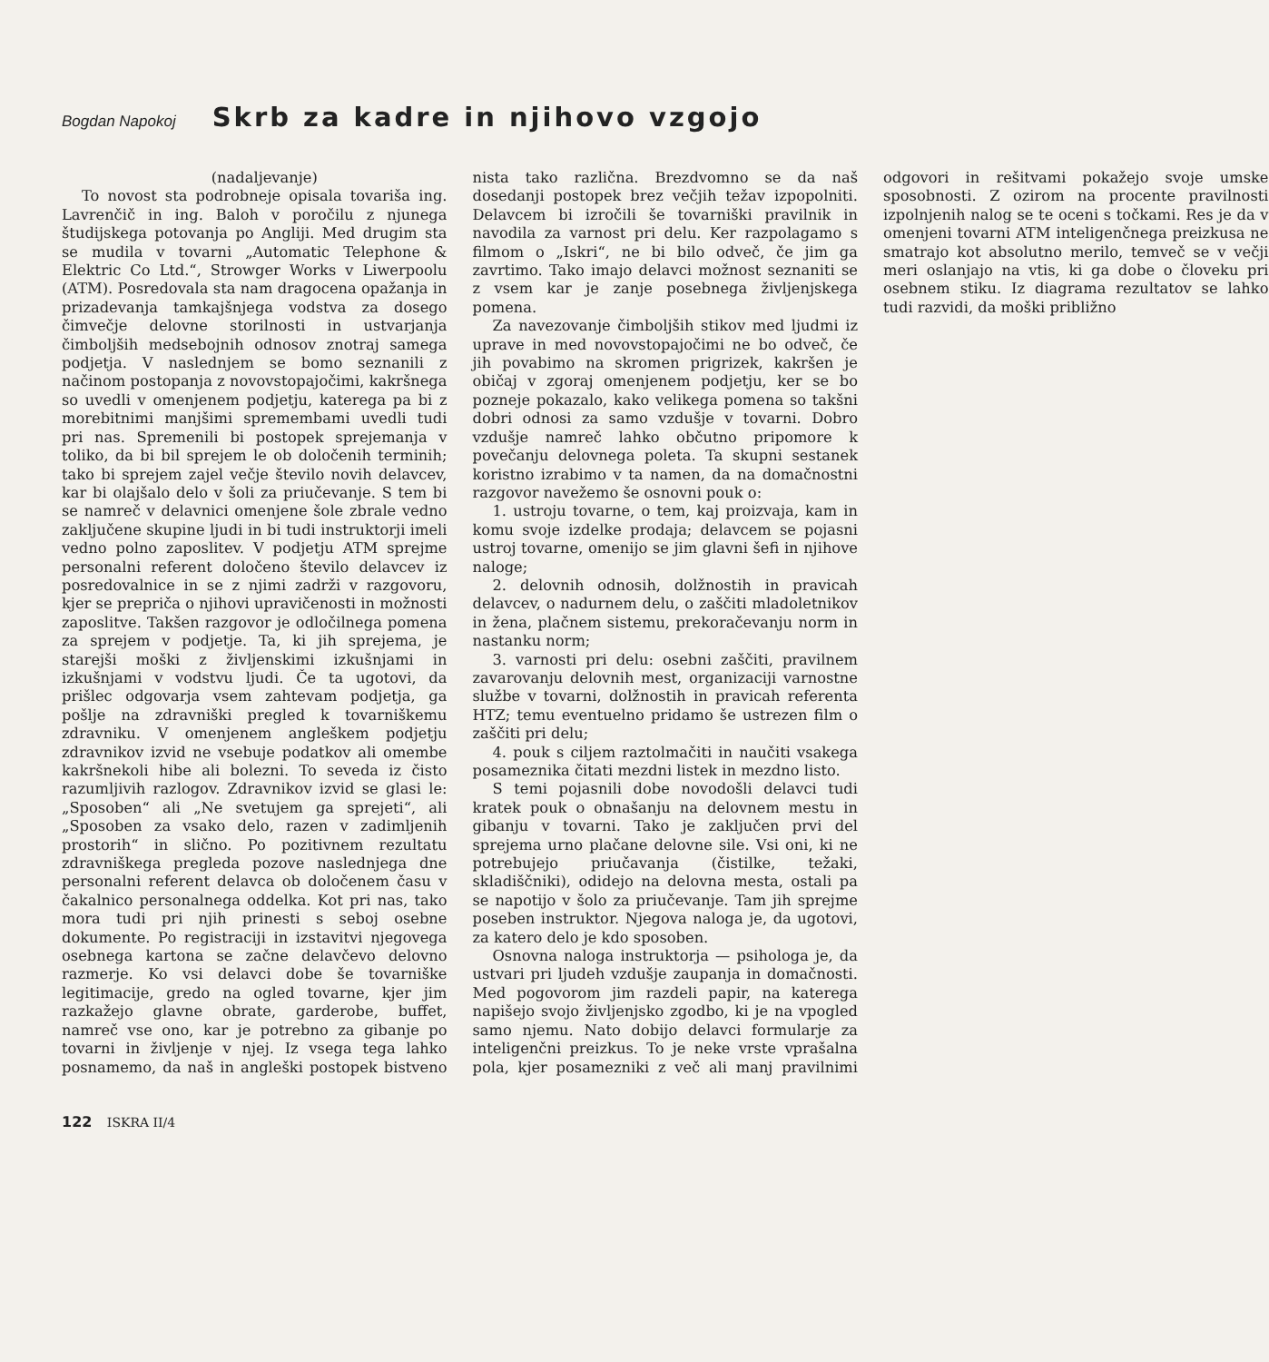Bogdan Napokoj Skrb za kadre in njihovo vzgojo
(nadaljevanje)
To novost sta podrobneje opisala tovariša ing. Lavrenčič in ing. Baloh v poročilu z njunega študijskega potovanja po Angliji. Med drugim sta se mudila v tovarni „Automatic Telephone & Elektric Co Ltd.“, Strowger Works v Liwerpoolu (ATM). Posredovala sta nam dragocena opažanja in prizadevanja tamkajšnjega vodstva za dosego čimvečje delovne storilnosti in ustvarjanja čimboljših medsebojnih odnosov znotraj samega podjetja. V naslednjem se bomo seznanili z načinom postopanja z novovstopajočimi, kakršnega so uvedli v omenjenem podjetju, katerega pa bi z morebitnimi manjšimi spremembami uvedli tudi pri nas. Spremenili bi postopek sprejemanja v toliko, da bi bil sprejem le ob določenih terminih; tako bi sprejem zajel večje število novih delavcev, kar bi olajšalo delo v šoli za priučevanje. S tem bi se namreč v delavnici omenjene šole zbrale vedno zaključene skupine ljudi in bi tudi instruktorji imeli vedno polno zaposlitev. V podjetju ATM sprejme personalni referent določeno število delavcev iz posredovalnice in se z njimi zadrži v razgovoru, kjer se prepriča o njihovi upravičenosti in možnosti zaposlitve. Takšen razgovor je odločilnega pomena za sprejem v podjetje. Ta, ki jih sprejema, je starejši moški z življenskimi izkušnjami in izkušnjami v vodstvu ljudi. Če ta ugotovi, da prišlec odgovarja vsem zahtevam podjetja, ga pošlje na zdravniški pregled k tovarniškemu zdravniku. V omenjenem angleškem podjetju zdravnikov izvid ne vsebuje podatkov ali omembe kakršnekoli hibe ali bolezni. To seveda iz čisto razumljivih razlogov. Zdravnikov izvid se glasi le: „Sposoben“ ali „Ne svetujem ga sprejeti“, ali „Sposoben za vsako delo, razen v zadimljenih prostorih“ in slično. Po pozitivnem rezultatu zdravniškega pregleda pozove naslednjega dne personalni referent delavca ob določenem času v čakalnico personalnega oddelka. Kot pri nas, tako mora tudi pri njih prinesti s seboj osebne dokumente. Po registraciji in izstavitvi njegovega osebnega kartona se začne delavčevo delovno razmerje. Ko vsi delavci dobe še tovarniške legitimacije, gredo na ogled tovarne, kjer jim razkažejo glavne obrate, garderobe, buffet, namreč vse ono, kar je potrebno za gibanje po tovarni in življenje v njej. Iz vsega tega lahko posnamemo, da naš in angleški postopek bistveno nista tako različna. Brezdvomno se da naš dosedanji postopek brez večjih težav izpopolniti. Delavcem bi izročili še tovarniški pravilnik in navodila za varnost pri delu. Ker razpolagamo s filmom o „Iskri“, ne bi bilo odveč, če jim ga zavrtimo. Tako imajo delavci možnost seznaniti se z vsem kar je zanje posebnega življenjskega pomena.
Za navezovanje čimboljših stikov med ljudmi iz uprave in med novovstopajočimi ne bo odveč, če jih povabimo na skromen prigrizek, kakršen je običaj v zgoraj omenjenem podjetju, ker se bo pozneje pokazalo, kako velikega pomena so takšni dobri odnosi za samo vzdušje v tovarni. Dobro vzdušje namreč lahko občutno pripomore k povečanju delovnega poleta. Ta skupni sestanek koristno izrabimo v ta namen, da na domačnostni razgovor navežemo še osnovni pouk o:
1. ustroju tovarne, o tem, kaj proizvaja, kam in komu svoje izdelke prodaja; delavcem se pojasni ustroj tovarne, omenijo se jim glavni šefi in njihove naloge;
2. delovnih odnosih, dolžnostih in pravicah delavcev, o nadurnem delu, o zaščiti mladoletnikov in žena, plačnem sistemu, prekoračevanju norm in nastanku norm;
3. varnosti pri delu: osebni zaščiti, pravilnem zavarovanju delovnih mest, organizaciji varnostne službe v tovarni, dolžnostih in pravicah referenta HTZ; temu eventuelno pridamo še ustrezen film o zaščiti pri delu;
4. pouk s ciljem raztolmačiti in naučiti vsakega posameznika čitati mezdni listek in mezdno listo.
S temi pojasnili dobe novodošli delavci tudi kratek pouk o obnašanju na delovnem mestu in gibanju v tovarni. Tako je zaključen prvi del sprejema urno plačane delovne sile. Vsi oni, ki ne potrebujejo priučavanja (čistilke, težaki, skladiščniki), odidejo na delovna mesta, ostali pa se napotijo v šolo za priučevanje. Tam jih sprejme poseben instruktor. Njegova naloga je, da ugotovi, za katero delo je kdo sposoben.
Osnovna naloga instruktorja — psihologa je, da ustvari pri ljudeh vzdušje zaupanja in domačnosti. Med pogovorom jim razdeli papir, na katerega napišejo svojo življenjsko zgodbo, ki je na vpogled samo njemu. Nato dobijo delavci formularje za inteligenčni preizkus. To je neke vrste vprašalna pola, kjer posamezniki z več ali manj pravilnimi odgovori in rešitvami pokažejo svoje umske sposobnosti. Z ozirom na procente pravilnosti izpolnjenih nalog se te oceni s točkami. Res je da v omenjeni tovarni ATM inteligenčnega preizkusa ne smatrajo kot absolutno merilo, temveč se v večji meri oslanjajo na vtis, ki ga dobe o človeku pri osebnem stiku. Iz diagrama rezultatov se lahko tudi razvidi, da moški približno
122 ISKRA II/4